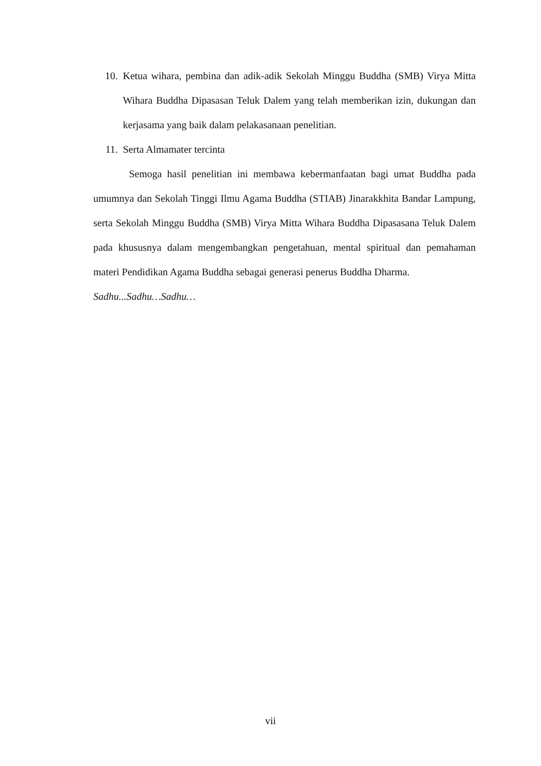10. Ketua wihara, pembina dan adik-adik Sekolah Minggu Buddha (SMB) Virya Mitta Wihara Buddha Dipasasan Teluk Dalem yang telah memberikan izin, dukungan dan kerjasama yang baik dalam pelakasanaan penelitian.
11. Serta Almamater tercinta
Semoga hasil penelitian ini membawa kebermanfaatan bagi umat Buddha pada umumnya dan Sekolah Tinggi Ilmu Agama Buddha (STIAB) Jinarakkhita Bandar Lampung, serta Sekolah Minggu Buddha (SMB) Virya Mitta Wihara Buddha Dipasasana Teluk Dalem pada khususnya dalam mengembangkan pengetahuan, mental spiritual dan pemahaman materi Pendidikan Agama Buddha sebagai generasi penerus Buddha Dharma.
Sadhu...Sadhu…Sadhu…
vii